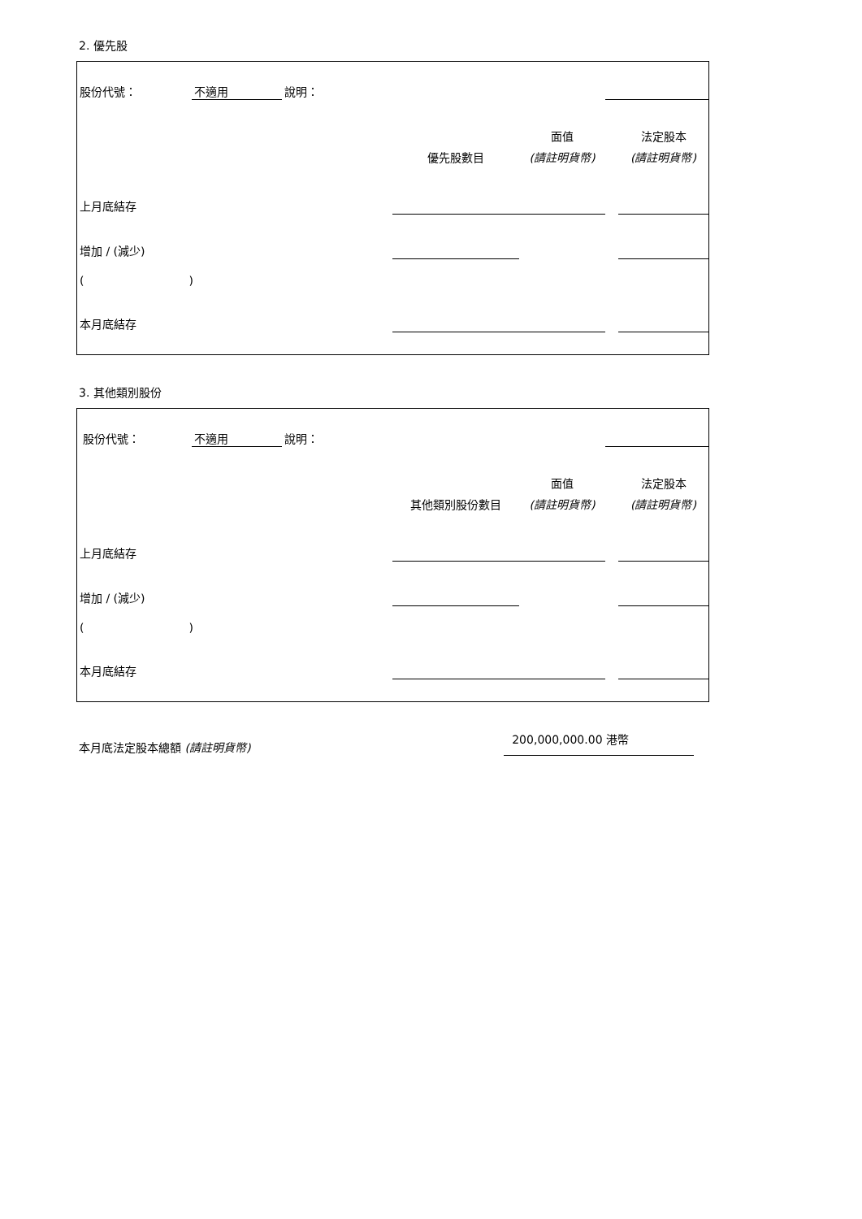2. 優先股
| 股份代號： | 不適用 | 說明： | | | | |
| | | | | 面值 | | 法定股本 |
| | | | 優先股數目 | (請註明貨幣) | | (請註明貨幣) |
| 上月底結存 | | | | | | |
| 增加 / (減少) | | | | | | |
| ( ) | | | | | | |
| 本月底結存 | | | | | | |
3. 其他類別股份
| 股份代號： | 不適用 | 說明： | | | | |
| | | | | 面值 | | 法定股本 |
| | | | 其他類別股份數目 | (請註明貨幣) | | (請註明貨幣) |
| 上月底結存 | | | | | | |
| 增加 / (減少) | | | | | | |
| ( ) | | | | | | |
| 本月底結存 | | | | | | |
本月底法定股本總額 (請註明貨幣)
200,000,000.00 港幣